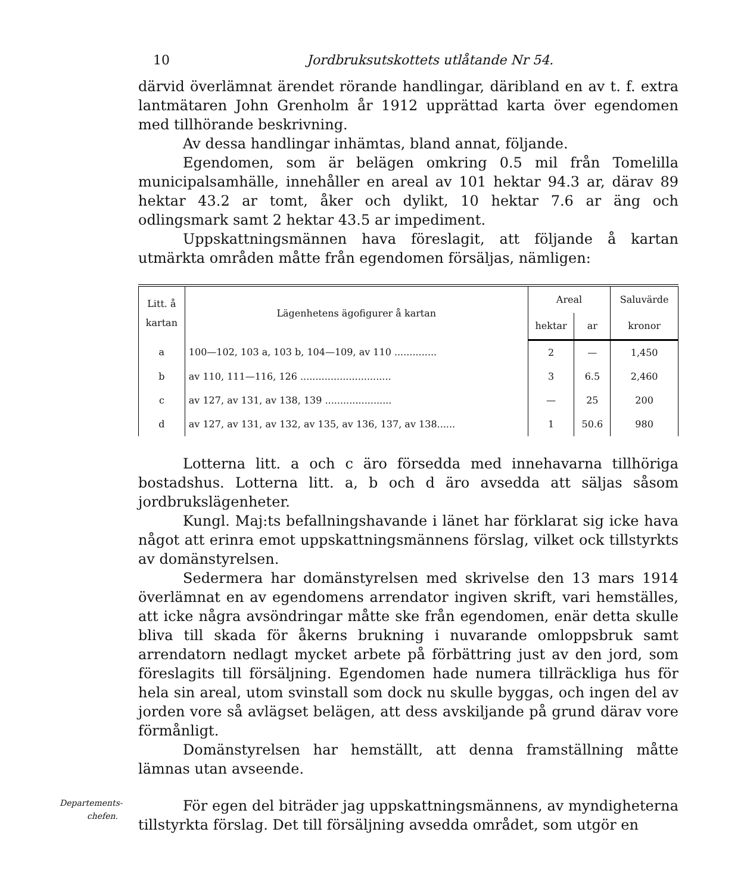10 Jordbruksutskottets utlåtande Nr 54.
därvid överlämnat ärendet rörande handlingar, däribland en av t. f. extra lantmätaren John Grenholm år 1912 upprättad karta över egendomen med tillhörande beskrivning.
Av dessa handlingar inhämtas, bland annat, följande.
Egendomen, som är belägen omkring 0.5 mil från Tomelilla municipalsamhälle, innehåller en areal av 101 hektar 94.3 ar, därav 89 hektar 43.2 ar tomt, åker och dylikt, 10 hektar 7.6 ar äng och odlingsmark samt 2 hektar 43.5 ar impediment.
Uppskattningsmännen hava föreslagit, att följande å kartan utmärkta områden måtte från egendomen försäljas, nämligen:
| Litt. å kartan | Lägenhetens ägofigurer å kartan | Areal | | Saluvärde |
| --- | --- | --- | --- | --- |
| | | hektar | ar | kronor |
| a | 100—102, 103 a, 103 b, 104—109, av 110 .............. | 2 | — | 1,450 |
| b | av 110, 111—116, 126 .............................. | 3 | 6.5 | 2,460 |
| c | av 127, av 131, av 138, 139 ...................... | — | 25 | 200 |
| d | av 127, av 131, av 132, av 135, av 136, 137, av 138...... | 1 | 50.6 | 980 |
Lotterna litt. a och c äro försedda med innehavarna tillhöriga bostadshus. Lotterna litt. a, b och d äro avsedda att säljas såsom jordbrukslägenheter.
Kungl. Maj:ts befallningshavande i länet har förklarat sig icke hava något att erinra emot uppskattningsmännens förslag, vilket ock tillstyrkts av domänstyrelsen.
Sedermera har domänstyrelsen med skrivelse den 13 mars 1914 överlämnat en av egendomens arrendator ingiven skrift, vari hemställes, att icke några avsöndringar måtte ske från egendomen, enär detta skulle bliva till skada för åkerns brukning i nuvarande omloppsbruk samt arrendatorn nedlagt mycket arbete på förbättring just av den jord, som föreslagits till försäljning. Egendomen hade numera tillräckliga hus för hela sin areal, utom svinstall som dock nu skulle byggas, och ingen del av jorden vore så avlägset belägen, att dess avskiljande på grund därav vore förmånligt.
Domänstyrelsen har hemställt, att denna framställning måtte lämnas utan avseende.
Departements-
chefen.
För egen del biträder jag uppskattningsmännens, av myndigheterna tillstyrkta förslag. Det till försäljning avsedda området, som utgör en